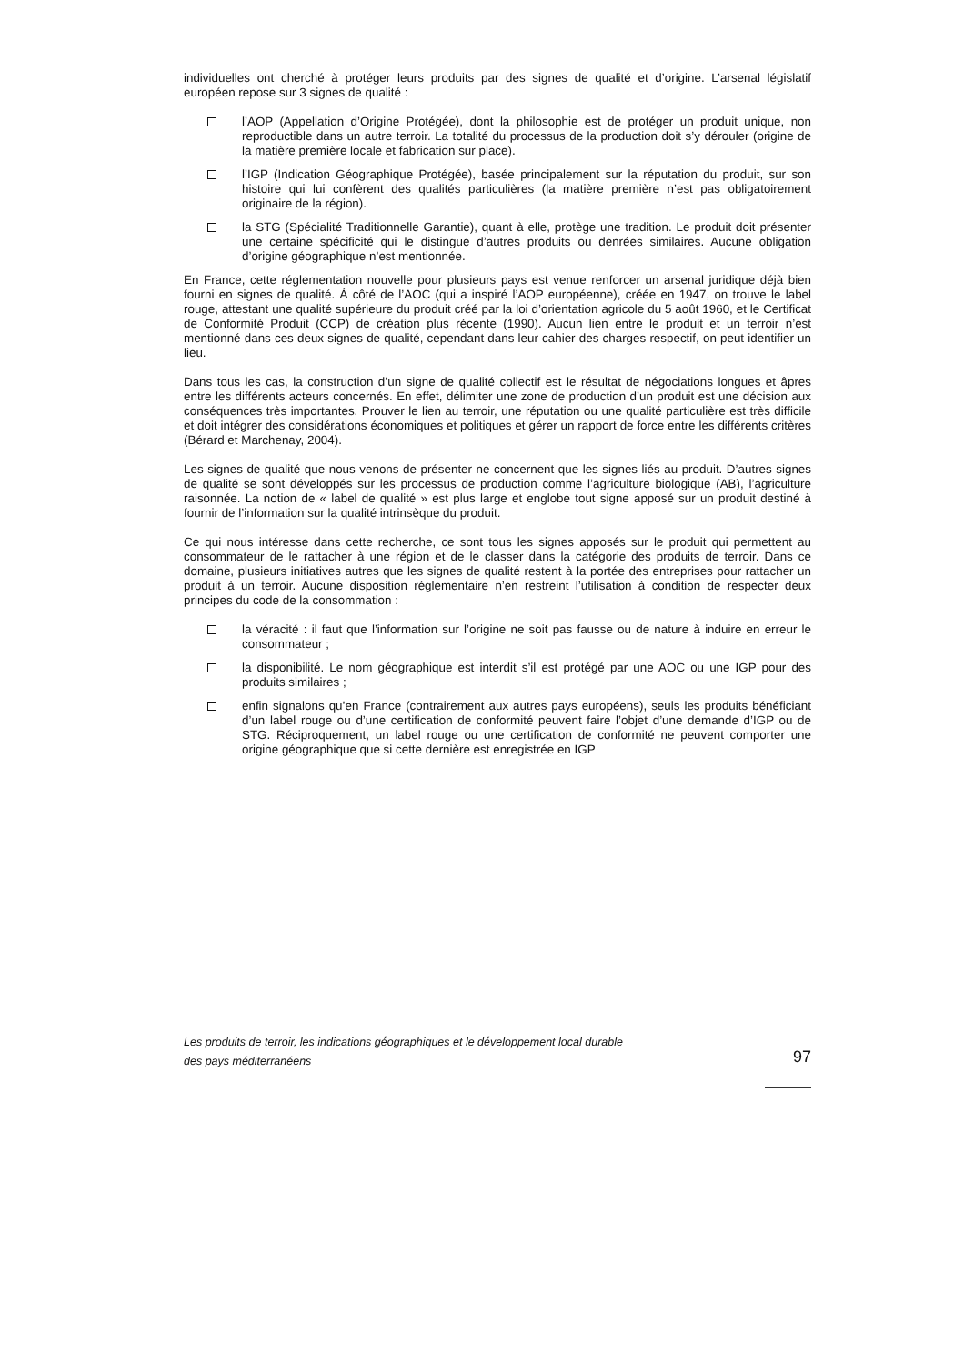individuelles ont cherché à protéger leurs produits par des signes de qualité et d’origine. L’arsenal législatif européen repose sur 3 signes de qualité :
l’AOP (Appellation d’Origine Protégée), dont la philosophie est de protéger un produit unique, non reproductible dans un autre terroir. La totalité du processus de la production doit s’y dérouler (origine de la matière première locale et fabrication sur place).
l’IGP (Indication Géographique Protégée), basée principalement sur la réputation du produit, sur son histoire qui lui confèrent des qualités particulières (la matière première n’est pas obligatoirement originaire de la région).
la STG (Spécialité Traditionnelle Garantie), quant à elle, protège une tradition. Le produit doit présenter une certaine spécificité qui le distingue d’autres produits ou denrées similaires. Aucune obligation d’origine géographique n’est mentionnée.
En France, cette réglementation nouvelle pour plusieurs pays est venue renforcer un arsenal juridique déjà bien fourni en signes de qualité. À côté de l’AOC (qui a inspiré l’AOP européenne), créée en 1947, on trouve le label rouge, attestant une qualité supérieure du produit créé par la loi d’orientation agricole du 5 août 1960, et le Certificat de Conformité Produit (CCP) de création plus récente (1990). Aucun lien entre le produit et un terroir n’est mentionné dans ces deux signes de qualité, cependant dans leur cahier des charges respectif, on peut identifier un lieu.
Dans tous les cas, la construction d’un signe de qualité collectif est le résultat de négociations longues et âpres entre les différents acteurs concernés. En effet, délimiter une zone de production d’un produit est une décision aux conséquences très importantes. Prouver le lien au terroir, une réputation ou une qualité particulière est très difficile et doit intégrer des considérations économiques et politiques et gérer un rapport de force entre les différents critères (Bérard et Marchenay, 2004).
Les signes de qualité que nous venons de présenter ne concernent que les signes liés au produit. D’autres signes de qualité se sont développés sur les processus de production comme l’agriculture biologique (AB), l’agriculture raisonnée. La notion de « label de qualité » est plus large et englobe tout signe apposé sur un produit destiné à fournir de l’information sur la qualité intrinsèque du produit.
Ce qui nous intéresse dans cette recherche, ce sont tous les signes apposés sur le produit qui permettent au consommateur de le rattacher à une région et de le classer dans la catégorie des produits de terroir. Dans ce domaine, plusieurs initiatives autres que les signes de qualité restent à la portée des entreprises pour rattacher un produit à un terroir. Aucune disposition réglementaire n’en restreint l’utilisation à condition de respecter deux principes du code de la consommation :
la véracité : il faut que l’information sur l’origine ne soit pas fausse ou de nature à induire en erreur le consommateur ;
la disponibilité. Le nom géographique est interdit s’il est protégé par une AOC ou une IGP pour des produits similaires ;
enfin signalons qu’en France (contrairement aux autres pays européens), seuls les produits bénéficiant d’un label rouge ou d’une certification de conformité peuvent faire l’objet d’une demande d’IGP ou de STG. Réciproquement, un label rouge ou une certification de conformité ne peuvent comporter une origine géographique que si cette dernière est enregistrée en IGP
Les produits de terroir, les indications géographiques et le développement local durable
des pays méditerranéens
97